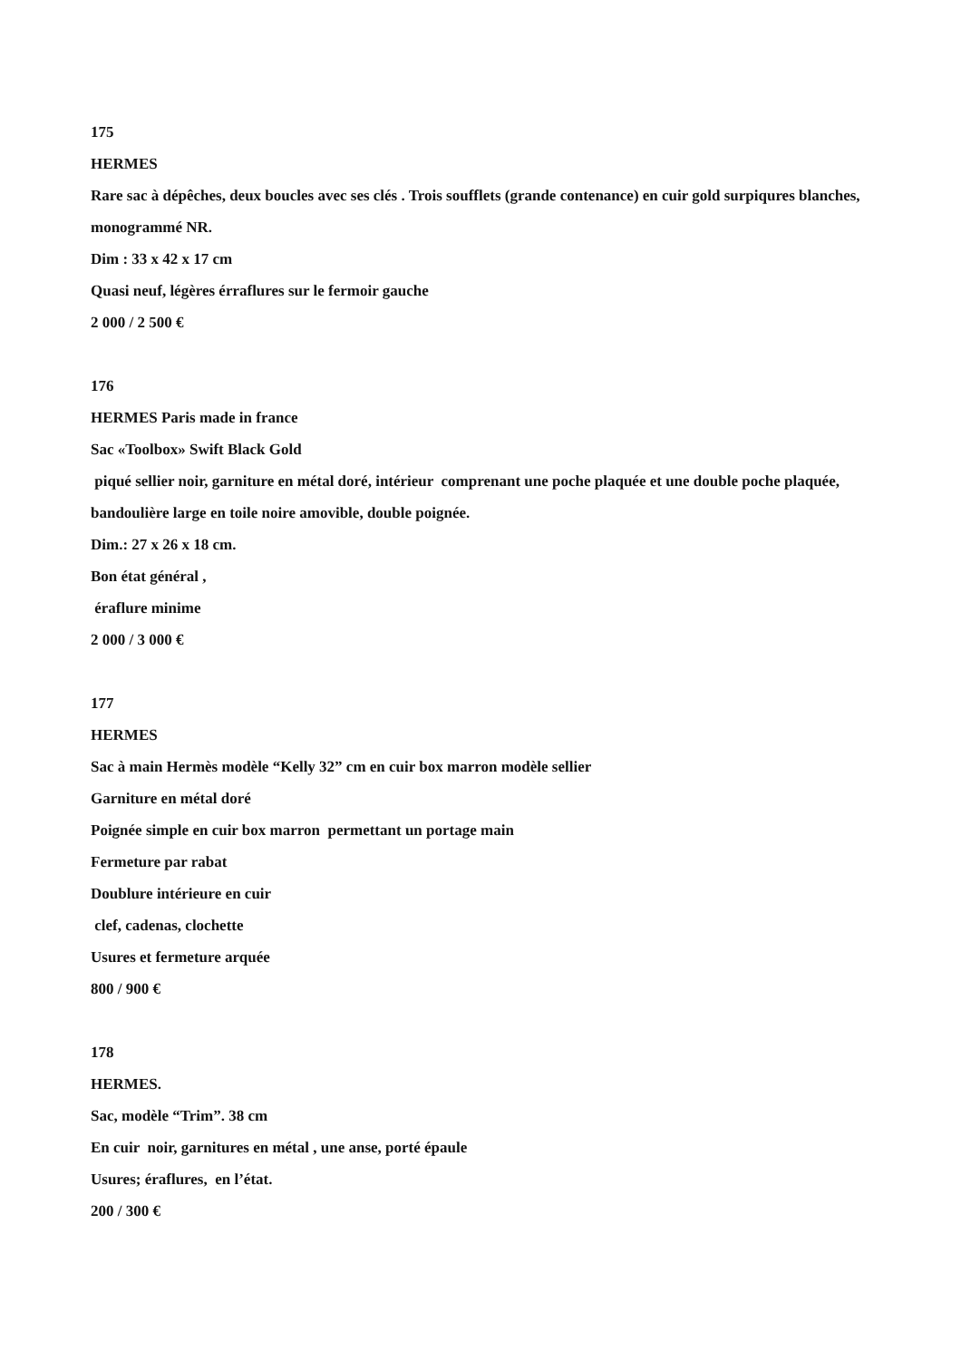175
HERMES
Rare sac à dépêches, deux boucles avec ses clés . Trois soufflets (grande contenance) en cuir gold surpiqures blanches, monogrammé NR.
Dim : 33 x 42 x 17 cm
Quasi neuf, légères érraflures sur le fermoir gauche
2 000 / 2 500 €
176
HERMES Paris made in france
Sac «Toolbox» Swift Black Gold
piqué sellier noir, garniture en métal doré, intérieur comprenant une poche plaquée et une double poche plaquée, bandoulière large en toile noire amovible, double poignée.
Dim.: 27 x 26 x 18 cm.
Bon état général ,
éraflure minime
2 000 / 3 000 €
177
HERMES
Sac à main Hermès modèle “Kelly 32” cm en cuir box marron modèle sellier
Garniture en métal doré
Poignée simple en cuir box marron permettant un portage main
Fermeture par rabat
Doublure intérieure en cuir
clef, cadenas, clochette
Usures et fermeture arquée
800 / 900 €
178
HERMES.
Sac, modèle “Trim”. 38 cm
En cuir noir, garnitures en métal , une anse, porté épaule
Usures; éraflures, en l’état.
200 / 300 €